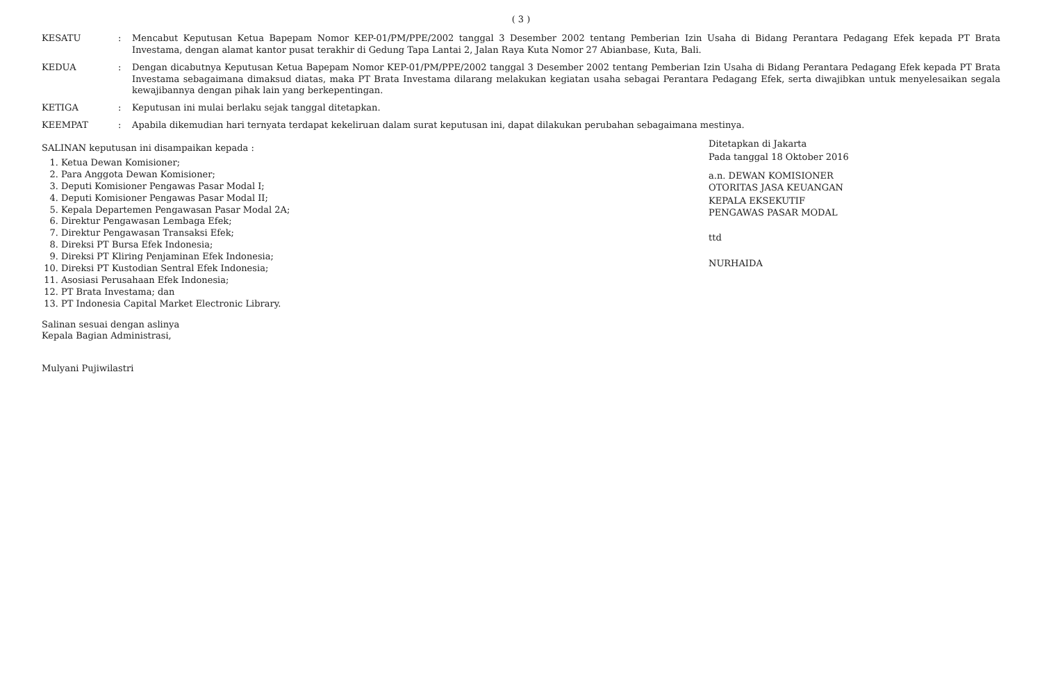( 3 )
KESATU : Mencabut Keputusan Ketua Bapepam Nomor KEP-01/PM/PPE/2002 tanggal 3 Desember 2002 tentang Pemberian Izin Usaha di Bidang Perantara Pedagang Efek kepada PT Brata Investama, dengan alamat kantor pusat terakhir di Gedung Tapa Lantai 2, Jalan Raya Kuta Nomor 27 Abianbase, Kuta, Bali.
KEDUA : Dengan dicabutnya Keputusan Ketua Bapepam Nomor KEP-01/PM/PPE/2002 tanggal 3 Desember 2002 tentang Pemberian Izin Usaha di Bidang Perantara Pedagang Efek kepada PT Brata Investama sebagaimana dimaksud diatas, maka PT Brata Investama dilarang melakukan kegiatan usaha sebagai Perantara Pedagang Efek, serta diwajibkan untuk menyelesaikan segala kewajibannya dengan pihak lain yang berkepentingan.
KETIGA : Keputusan ini mulai berlaku sejak tanggal ditetapkan.
KEEMPAT : Apabila dikemudian hari ternyata terdapat kekeliruan dalam surat keputusan ini, dapat dilakukan perubahan sebagaimana mestinya.
SALINAN keputusan ini disampaikan kepada :
1. Ketua Dewan Komisioner;
2. Para Anggota Dewan Komisioner;
3. Deputi Komisioner Pengawas Pasar Modal I;
4. Deputi Komisioner Pengawas Pasar Modal II;
5. Kepala Departemen Pengawasan Pasar Modal 2A;
6. Direktur Pengawasan Lembaga Efek;
7. Direktur Pengawasan Transaksi Efek;
8. Direksi PT Bursa Efek Indonesia;
9. Direksi PT Kliring Penjaminan Efek Indonesia;
10. Direksi PT Kustodian Sentral Efek Indonesia;
11. Asosiasi Perusahaan Efek Indonesia;
12. PT Brata Investama; dan
13. PT Indonesia Capital Market Electronic Library.
Salinan sesuai dengan aslinya
Kepala Bagian Administrasi,
Mulyani Pujiwilastri
Ditetapkan di Jakarta
Pada tanggal 18 Oktober 2016
a.n. DEWAN KOMISIONER
OTORITAS JASA KEUANGAN
KEPALA EKSEKUTIF
PENGAWAS PASAR MODAL
ttd
NURHAIDA